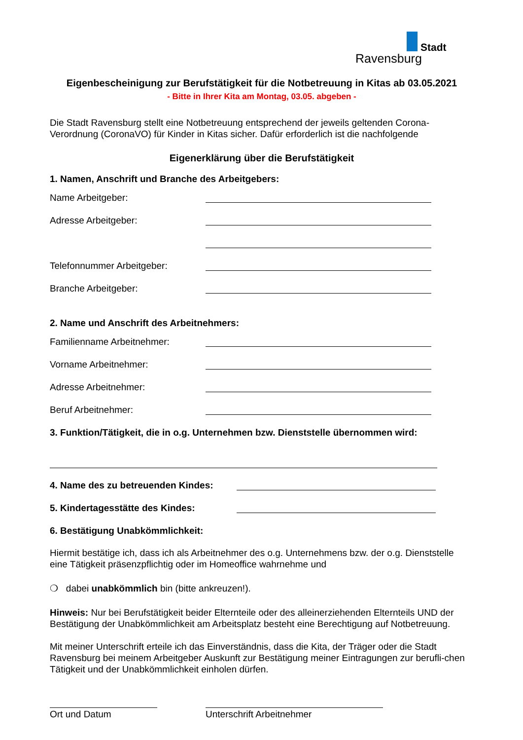Stadt
Ravensburg
Eigenbescheinigung zur Berufstätigkeit für die Notbetreuung in Kitas ab 03.05.2021
- Bitte in Ihrer Kita am Montag, 03.05. abgeben -
Die Stadt Ravensburg stellt eine Notbetreuung entsprechend der jeweils geltenden Corona-Verordnung (CoronaVO) für Kinder in Kitas sicher. Dafür erforderlich ist die nachfolgende
Eigenerklärung über die Berufstätigkeit
1. Namen, Anschrift und Branche des Arbeitgebers:
Name Arbeitgeber:
Adresse Arbeitgeber:
Telefonnummer Arbeitgeber:
Branche Arbeitgeber:
2. Name und Anschrift des Arbeitnehmers:
Familienname Arbeitnehmer:
Vorname Arbeitnehmer:
Adresse Arbeitnehmer:
Beruf Arbeitnehmer:
3. Funktion/Tätigkeit, die in o.g. Unternehmen bzw. Dienststelle übernommen wird:
4. Name des zu betreuenden Kindes:
5. Kindertagesstätte des Kindes:
6. Bestätigung Unabkömmlichkeit:
Hiermit bestätige ich, dass ich als Arbeitnehmer des o.g. Unternehmens bzw. der o.g. Dienststelle eine Tätigkeit präsenzpflichtig oder im Homeoffice wahrnehme und
❍ dabei unabkömmlich bin (bitte ankreuzen!).
Hinweis: Nur bei Berufstätigkeit beider Elternteile oder des alleinerziehenden Elternteils UND der Bestätigung der Unabkömmlichkeit am Arbeitsplatz besteht eine Berechtigung auf Notbetreuung.
Mit meiner Unterschrift erteile ich das Einverständnis, dass die Kita, der Träger oder die Stadt Ravensburg bei meinem Arbeitgeber Auskunft zur Bestätigung meiner Eintragungen zur berufli-chen Tätigkeit und der Unabkömmlichkeit einholen dürfen.
Ort und Datum Unterschrift Arbeitnehmer